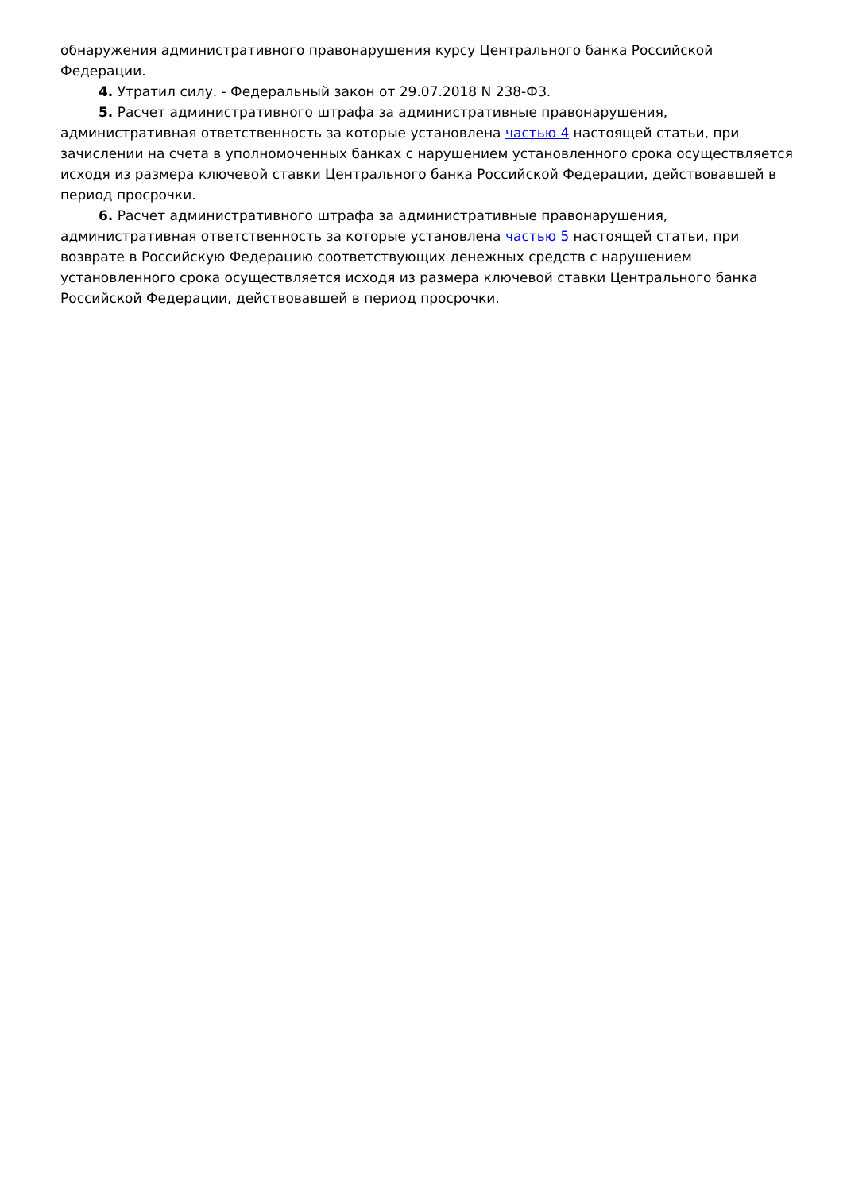обнаружения административного правонарушения курсу Центрального банка Российской Федерации.
4. Утратил силу. - Федеральный закон от 29.07.2018 N 238-ФЗ.
5. Расчет административного штрафа за административные правонарушения, административная ответственность за которые установлена частью 4 настоящей статьи, при зачислении на счета в уполномоченных банках с нарушением установленного срока осуществляется исходя из размера ключевой ставки Центрального банка Российской Федерации, действовавшей в период просрочки.
6. Расчет административного штрафа за административные правонарушения, административная ответственность за которые установлена частью 5 настоящей статьи, при возврате в Российскую Федерацию соответствующих денежных средств с нарушением установленного срока осуществляется исходя из размера ключевой ставки Центрального банка Российской Федерации, действовавшей в период просрочки.